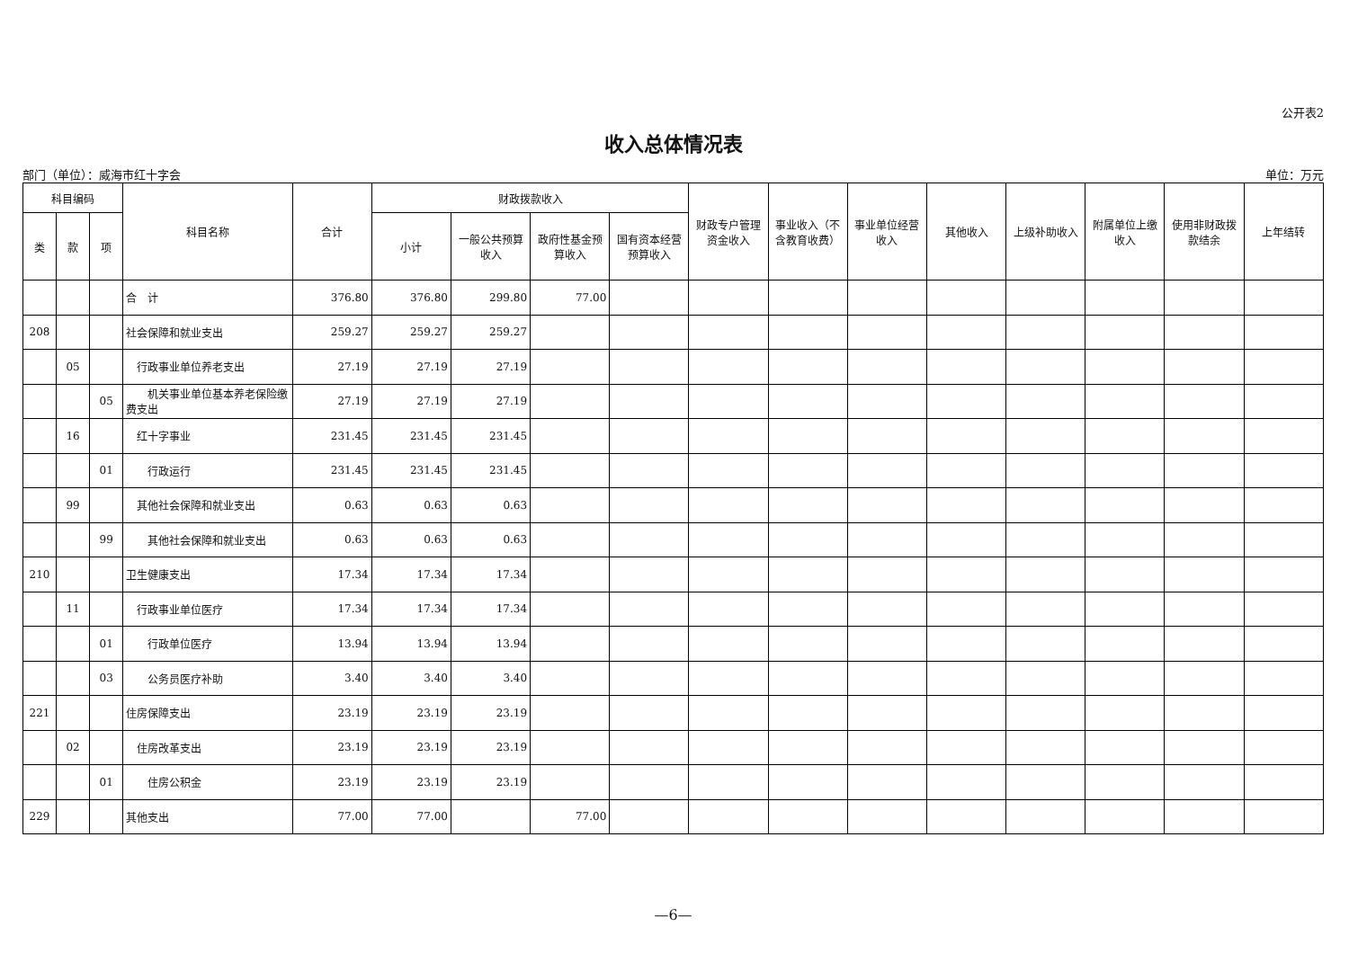公开表2
收入总体情况表
部门（单位）：威海市红十字会 单位：万元
| 科目编码 | | | 科目名称 | 合计 | 财政拨款收入 | | | | 财政专户管理资金收入 | 事业收入（不含教育收费） | 事业单位经营收入 | 其他收入 | 上级补助收入 | 附属单位上缴收入 | 使用非财政拨款结余 | 上年结转 |
| --- | --- | --- | --- | --- | --- | --- | --- | --- | --- | --- | --- | --- | --- | --- | --- | --- |
| 类 | 款 | 项 | | | 小计 | 一般公共预算收入 | 政府性基金预算收入 | 国有资本经营预算收入 | | | | | | | | |
| | | | 合 计 | 376.80 | 376.80 | 299.80 | 77.00 | | | | | | | | | |
| 208 | | | 社会保障和就业支出 | 259.27 | 259.27 | 259.27 | | | | | | | | | | |
| | 05 | | 行政事业单位养老支出 | 27.19 | 27.19 | 27.19 | | | | | | | | | | |
| | | 05 | 机关事业单位基本养老保险缴费支出 | 27.19 | 27.19 | 27.19 | | | | | | | | | | |
| | 16 | | 红十字事业 | 231.45 | 231.45 | 231.45 | | | | | | | | | | |
| | | 01 | 行政运行 | 231.45 | 231.45 | 231.45 | | | | | | | | | | |
| | 99 | | 其他社会保障和就业支出 | 0.63 | 0.63 | 0.63 | | | | | | | | | | |
| | | 99 | 其他社会保障和就业支出 | 0.63 | 0.63 | 0.63 | | | | | | | | | | |
| 210 | | | 卫生健康支出 | 17.34 | 17.34 | 17.34 | | | | | | | | | | |
| | 11 | | 行政事业单位医疗 | 17.34 | 17.34 | 17.34 | | | | | | | | | | |
| | | 01 | 行政单位医疗 | 13.94 | 13.94 | 13.94 | | | | | | | | | | |
| | | 03 | 公务员医疗补助 | 3.40 | 3.40 | 3.40 | | | | | | | | | | |
| 221 | | | 住房保障支出 | 23.19 | 23.19 | 23.19 | | | | | | | | | | |
| | 02 | | 住房改革支出 | 23.19 | 23.19 | 23.19 | | | | | | | | | | |
| | | 01 | 住房公积金 | 23.19 | 23.19 | 23.19 | | | | | | | | | | |
| 229 | | | 其他支出 | 77.00 | 77.00 | | 77.00 | | | | | | | | | |
—6—